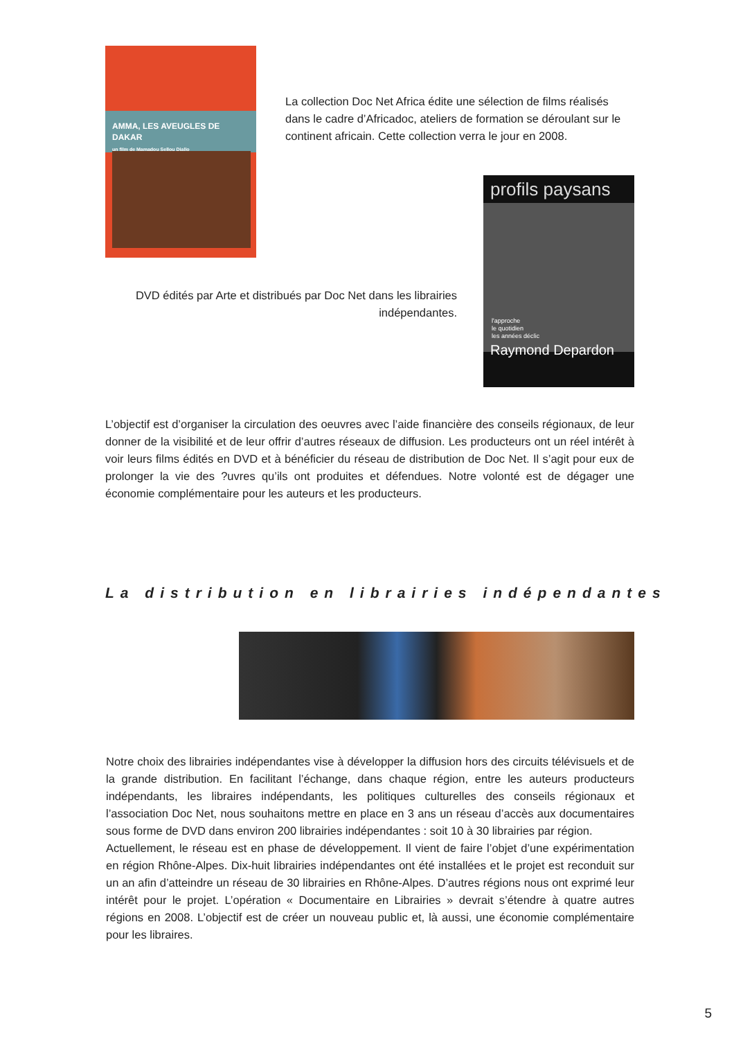AMMA, LES AVEUGLES DE DAKAR
un film de Mamadou Sellou Diallo
La collection Doc Net Africa édite une sélection de films réalisés dans le cadre d’Africadoc, ateliers de formation se déroulant sur le continent africain. Cette collection verra le jour en 2008.
profils paysans
l'approche
le quotidien
les années déclic
Raymond Depardon
DVD édités par Arte et distribués par Doc Net dans les librairies indépendantes.
L’objectif est d’organiser la circulation des oeuvres avec l’aide financière des conseils régionaux, de leur donner de la visibilité et de leur offrir d’autres réseaux de diffusion. Les producteurs ont un réel intérêt à voir leurs films édités en DVD et à bénéficier du réseau de distribution de Doc Net. Il s’agit pour eux de prolonger la vie des ?uvres qu’ils ont produites et défendues. Notre volonté est de dégager une économie complémentaire pour les auteurs et les producteurs.
La distribution en librairies indépendantes
Notre choix des librairies indépendantes vise à développer la diffusion hors des circuits télévisuels et de la grande distribution. En facilitant l’échange, dans chaque région, entre les auteurs producteurs indépendants, les libraires indépendants, les politiques culturelles des conseils régionaux et l’association Doc Net, nous souhaitons mettre en place en 3 ans un réseau d’accès aux documentaires sous forme de DVD dans environ 200 librairies indépendantes : soit 10 à 30 librairies par région.
Actuellement, le réseau est en phase de développement. Il vient de faire l’objet d’une expérimentation en région Rhône-Alpes. Dix-huit librairies indépendantes ont été installées et le projet est reconduit sur un an afin d’atteindre un réseau de 30 librairies en Rhône-Alpes. D’autres régions nous ont exprimé leur intérêt pour le projet. L’opération « Documentaire en Librairies » devrait s’étendre à quatre autres régions en 2008. L’objectif est de créer un nouveau public et, là aussi, une économie complémentaire pour les libraires.
5